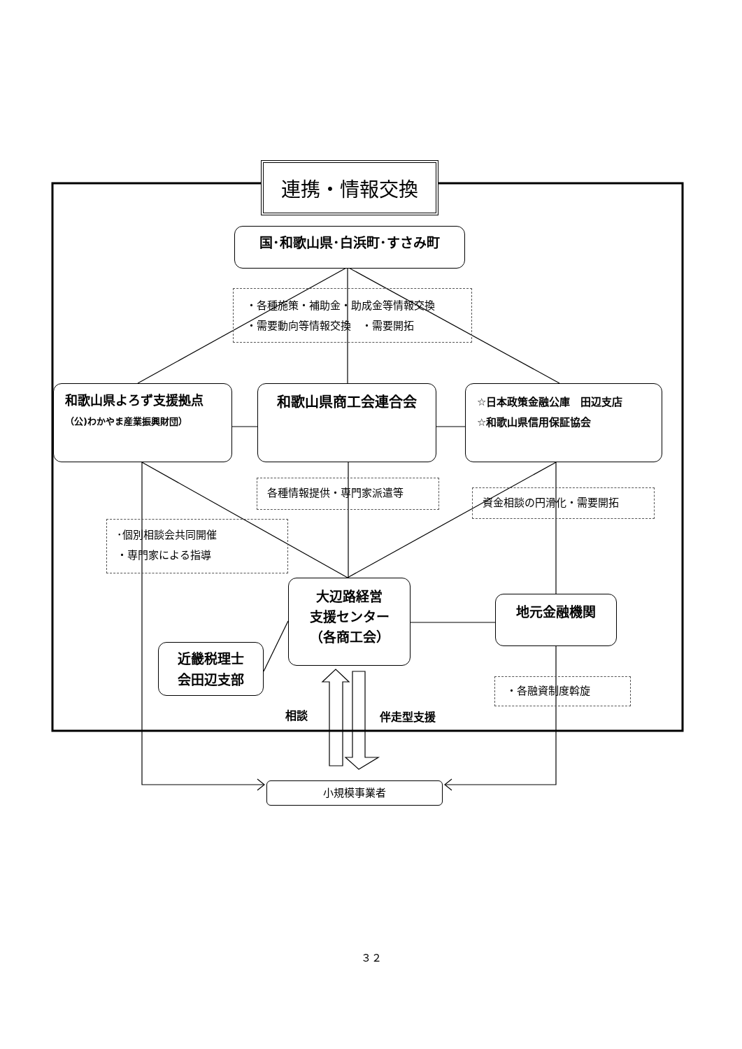連携・情報交換
国･和歌山県･白浜町･すさみ町
・各種施策・補助金・助成金等情報交換
・需要動向等情報交換　・需要開拓
和歌山県よろず支援拠点
（公)わかやま産業振興財団）
和歌山県商工会連合会
☆日本政策金融公庫　田辺支店
☆和歌山県信用保証協会
各種情報提供・専門家派遣等
資金相談の円滑化・需要開拓
･個別相談会共同開催
・専門家による指導
近畿税理士
会田辺支部
大辺路経営
支援センター
（各商工会）
地元金融機関
・各融資制度斡旋
相談 伴走型支援
小規模事業者
３２